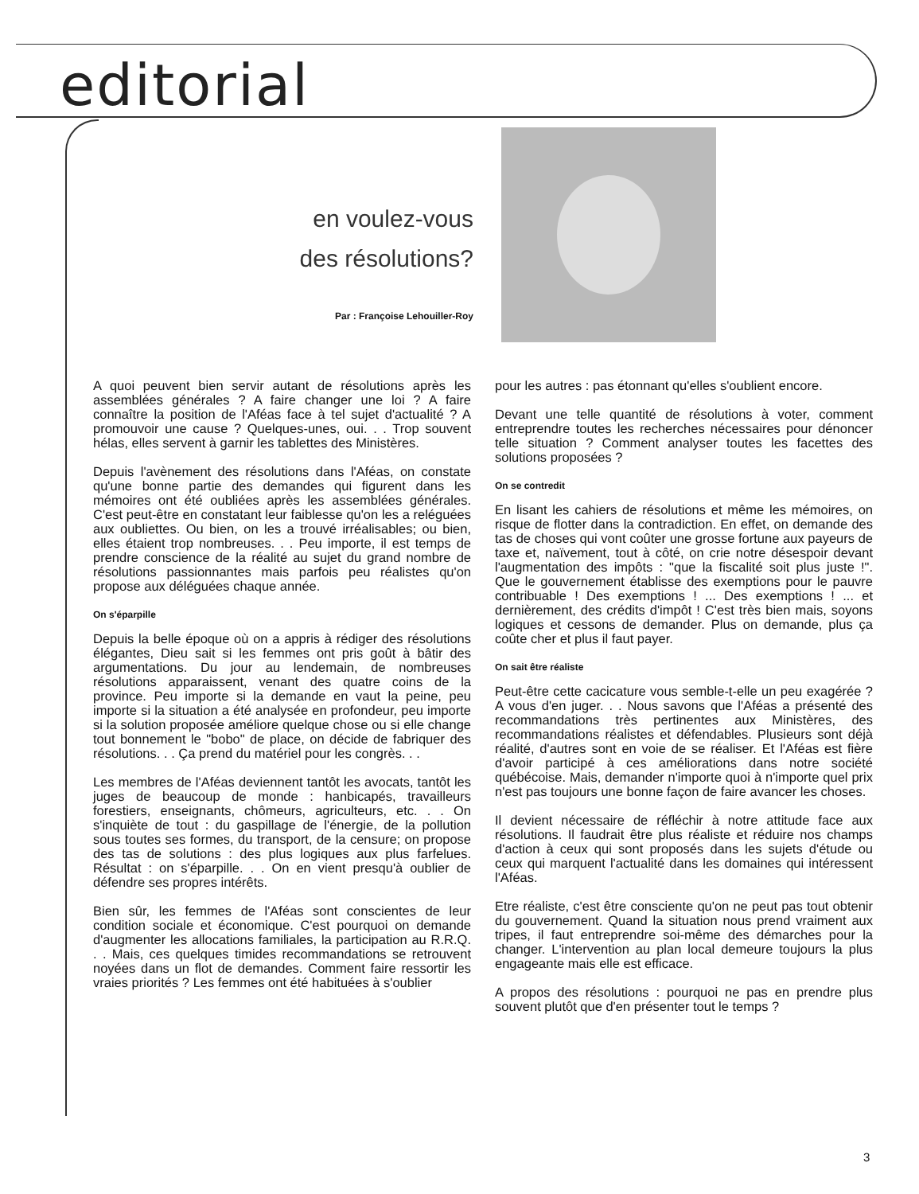editorial
en voulez-vous
des résolutions?
Par : Françoise Lehouiller-Roy
A quoi peuvent bien servir autant de résolutions après les assemblées générales ? A faire changer une loi ? A faire connaître la position de l'Aféas face à tel sujet d'actualité ? A promouvoir une cause ? Quelques-unes, oui. . . Trop souvent hélas, elles servent à garnir les tablettes des Ministères.
Depuis l'avènement des résolutions dans l'Aféas, on constate qu'une bonne partie des demandes qui figurent dans les mémoires ont été oubliées après les assemblées générales. C'est peut-être en constatant leur faiblesse qu'on les a reléguées aux oubliettes. Ou bien, on les a trouvé irréalisables; ou bien, elles étaient trop nombreuses. . . Peu importe, il est temps de prendre conscience de la réalité au sujet du grand nombre de résolutions passionnantes mais parfois peu réalistes qu'on propose aux déléguées chaque année.
On s'éparpille
Depuis la belle époque où on a appris à rédiger des résolutions élégantes, Dieu sait si les femmes ont pris goût à bâtir des argumentations. Du jour au lendemain, de nombreuses résolutions apparaissent, venant des quatre coins de la province. Peu importe si la demande en vaut la peine, peu importe si la situation a été analysée en profondeur, peu importe si la solution proposée améliore quelque chose ou si elle change tout bonnement le "bobo" de place, on décide de fabriquer des résolutions. . . Ça prend du matériel pour les congrès. . .
Les membres de l'Aféas deviennent tantôt les avocats, tantôt les juges de beaucoup de monde : hanbicapés, travailleurs forestiers, enseignants, chômeurs, agriculteurs, etc. . . On s'inquiète de tout : du gaspillage de l'énergie, de la pollution sous toutes ses formes, du transport, de la censure; on propose des tas de solutions : des plus logiques aux plus farfelues. Résultat : on s'éparpille. . . On en vient presqu'à oublier de défendre ses propres intérêts.
Bien sûr, les femmes de l'Aféas sont conscientes de leur condition sociale et économique. C'est pourquoi on demande d'augmenter les allocations familiales, la participation au R.R.Q. . . Mais, ces quelques timides recommandations se retrouvent noyées dans un flot de demandes. Comment faire ressortir les vraies priorités ? Les femmes ont été habituées à s'oublier
pour les autres : pas étonnant qu'elles s'oublient encore.
Devant une telle quantité de résolutions à voter, comment entreprendre toutes les recherches nécessaires pour dénoncer telle situation ? Comment analyser toutes les facettes des solutions proposées ?
On se contredit
En lisant les cahiers de résolutions et même les mémoires, on risque de flotter dans la contradiction. En effet, on demande des tas de choses qui vont coûter une grosse fortune aux payeurs de taxe et, naïvement, tout à côté, on crie notre désespoir devant l'augmentation des impôts : "que la fiscalité soit plus juste !". Que le gouvernement établisse des exemptions pour le pauvre contribuable ! Des exemptions ! ... Des exemptions ! ... et dernièrement, des crédits d'impôt ! C'est très bien mais, soyons logiques et cessons de demander. Plus on demande, plus ça coûte cher et plus il faut payer.
On sait être réaliste
Peut-être cette cacicature vous semble-t-elle un peu exagérée ? A vous d'en juger. . . Nous savons que l'Aféas a présenté des recommandations très pertinentes aux Ministères, des recommandations réalistes et défendables. Plusieurs sont déjà réalité, d'autres sont en voie de se réaliser. Et l'Aféas est fière d'avoir participé à ces améliorations dans notre société québécoise. Mais, demander n'importe quoi à n'importe quel prix n'est pas toujours une bonne façon de faire avancer les choses.
Il devient nécessaire de réfléchir à notre attitude face aux résolutions. Il faudrait être plus réaliste et réduire nos champs d'action à ceux qui sont proposés dans les sujets d'étude ou ceux qui marquent l'actualité dans les domaines qui intéressent l'Aféas.
Etre réaliste, c'est être consciente qu'on ne peut pas tout obtenir du gouvernement. Quand la situation nous prend vraiment aux tripes, il faut entreprendre soi-même des démarches pour la changer. L'intervention au plan local demeure toujours la plus engageante mais elle est efficace.
A propos des résolutions : pourquoi ne pas en prendre plus souvent plutôt que d'en présenter tout le temps ?
3